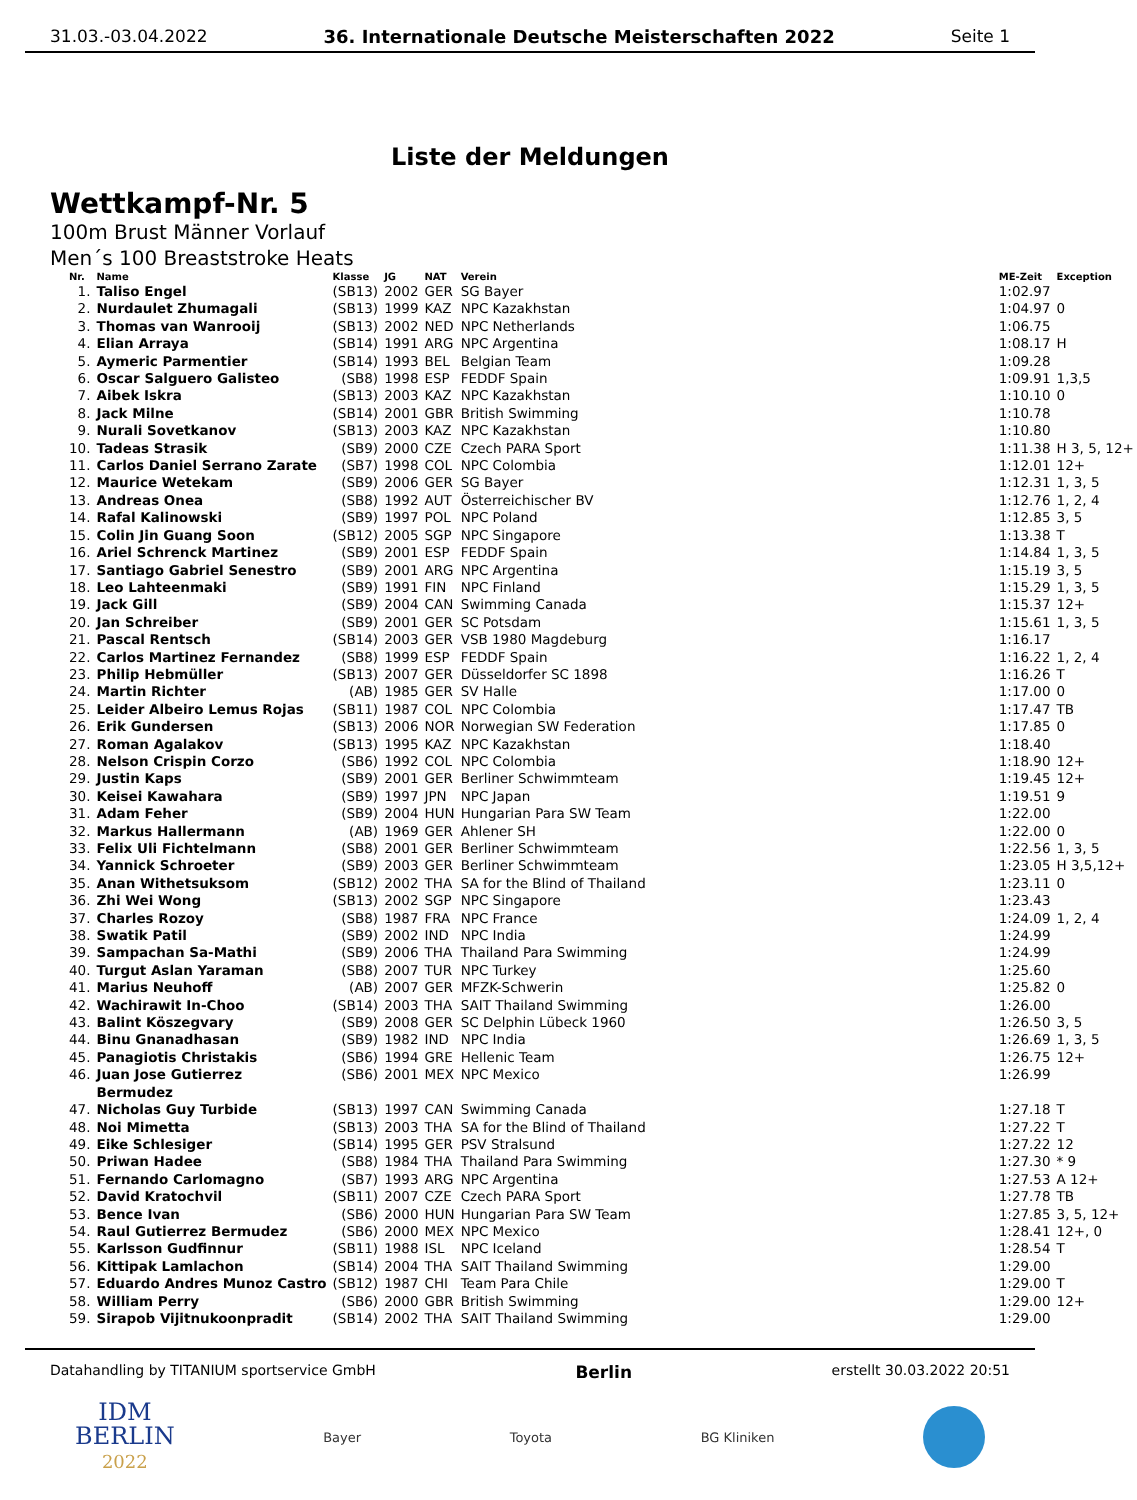31.03.-03.04.2022 36. Internationale Deutsche Meisterschaften 2022 Seite 1
Liste der Meldungen
Wettkampf-Nr. 5
100m Brust Männer Vorlauf
Men´s 100 Breaststroke Heats
| Nr. | Name | Klasse | JG | NAT | Verein | ME-Zeit | Exception |
| --- | --- | --- | --- | --- | --- | --- | --- |
| 1. | Taliso Engel | (SB13) | 2002 | GER | SG Bayer | 1:02.97 | |
| 2. | Nurdaulet Zhumagali | (SB13) | 1999 | KAZ | NPC Kazakhstan | 1:04.97 | 0 |
| 3. | Thomas van Wanrooij | (SB13) | 2002 | NED | NPC Netherlands | 1:06.75 | |
| 4. | Elian Arraya | (SB14) | 1991 | ARG | NPC Argentina | 1:08.17 | H |
| 5. | Aymeric Parmentier | (SB14) | 1993 | BEL | Belgian Team | 1:09.28 | |
| 6. | Oscar Salguero Galisteo | (SB8) | 1998 | ESP | FEDDF Spain | 1:09.91 | 1,3,5 |
| 7. | Aibek Iskra | (SB13) | 2003 | KAZ | NPC Kazakhstan | 1:10.10 | 0 |
| 8. | Jack Milne | (SB14) | 2001 | GBR | British Swimming | 1:10.78 | |
| 9. | Nurali Sovetkanov | (SB13) | 2003 | KAZ | NPC Kazakhstan | 1:10.80 | |
| 10. | Tadeas Strasik | (SB9) | 2000 | CZE | Czech PARA Sport | 1:11.38 | H 3, 5, 12+ |
| 11. | Carlos Daniel Serrano Zarate | (SB7) | 1998 | COL | NPC Colombia | 1:12.01 | 12+ |
| 12. | Maurice Wetekam | (SB9) | 2006 | GER | SG Bayer | 1:12.31 | 1, 3, 5 |
| 13. | Andreas Onea | (SB8) | 1992 | AUT | Österreichischer BV | 1:12.76 | 1, 2, 4 |
| 14. | Rafal Kalinowski | (SB9) | 1997 | POL | NPC Poland | 1:12.85 | 3, 5 |
| 15. | Colin Jin Guang Soon | (SB12) | 2005 | SGP | NPC Singapore | 1:13.38 | T |
| 16. | Ariel Schrenck Martinez | (SB9) | 2001 | ESP | FEDDF Spain | 1:14.84 | 1, 3, 5 |
| 17. | Santiago Gabriel Senestro | (SB9) | 2001 | ARG | NPC Argentina | 1:15.19 | 3, 5 |
| 18. | Leo Lahteenmaki | (SB9) | 1991 | FIN | NPC Finland | 1:15.29 | 1, 3, 5 |
| 19. | Jack Gill | (SB9) | 2004 | CAN | Swimming Canada | 1:15.37 | 12+ |
| 20. | Jan Schreiber | (SB9) | 2001 | GER | SC Potsdam | 1:15.61 | 1, 3, 5 |
| 21. | Pascal Rentsch | (SB14) | 2003 | GER | VSB 1980 Magdeburg | 1:16.17 | |
| 22. | Carlos Martinez Fernandez | (SB8) | 1999 | ESP | FEDDF Spain | 1:16.22 | 1, 2, 4 |
| 23. | Philip Hebmüller | (SB13) | 2007 | GER | Düsseldorfer SC 1898 | 1:16.26 | T |
| 24. | Martin Richter | (AB) | 1985 | GER | SV Halle | 1:17.00 | 0 |
| 25. | Leider Albeiro Lemus Rojas | (SB11) | 1987 | COL | NPC Colombia | 1:17.47 | TB |
| 26. | Erik Gundersen | (SB13) | 2006 | NOR | Norwegian SW Federation | 1:17.85 | 0 |
| 27. | Roman Agalakov | (SB13) | 1995 | KAZ | NPC Kazakhstan | 1:18.40 | |
| 28. | Nelson Crispin Corzo | (SB6) | 1992 | COL | NPC Colombia | 1:18.90 | 12+ |
| 29. | Justin Kaps | (SB9) | 2001 | GER | Berliner Schwimmteam | 1:19.45 | 12+ |
| 30. | Keisei Kawahara | (SB9) | 1997 | JPN | NPC Japan | 1:19.51 | 9 |
| 31. | Adam Feher | (SB9) | 2004 | HUN | Hungarian Para SW Team | 1:22.00 | |
| 32. | Markus Hallermann | (AB) | 1969 | GER | Ahlener SH | 1:22.00 | 0 |
| 33. | Felix Uli Fichtelmann | (SB8) | 2001 | GER | Berliner Schwimmteam | 1:22.56 | 1, 3, 5 |
| 34. | Yannick Schroeter | (SB9) | 2003 | GER | Berliner Schwimmteam | 1:23.05 | H 3,5,12+ |
| 35. | Anan Withetsuksom | (SB12) | 2002 | THA | SA for the Blind of Thailand | 1:23.11 | 0 |
| 36. | Zhi Wei Wong | (SB13) | 2002 | SGP | NPC Singapore | 1:23.43 | |
| 37. | Charles Rozoy | (SB8) | 1987 | FRA | NPC France | 1:24.09 | 1, 2, 4 |
| 38. | Swatik Patil | (SB9) | 2002 | IND | NPC India | 1:24.99 | |
| 39. | Sampachan Sa-Mathi | (SB9) | 2006 | THA | Thailand Para Swimming | 1:24.99 | |
| 40. | Turgut Aslan Yaraman | (SB8) | 2007 | TUR | NPC Turkey | 1:25.60 | |
| 41. | Marius Neuhoff | (AB) | 2007 | GER | MFZK-Schwerin | 1:25.82 | 0 |
| 42. | Wachirawit In-Choo | (SB14) | 2003 | THA | SAIT Thailand Swimming | 1:26.00 | |
| 43. | Balint Köszegvary | (SB9) | 2008 | GER | SC Delphin Lübeck 1960 | 1:26.50 | 3, 5 |
| 44. | Binu Gnanadhasan | (SB9) | 1982 | IND | NPC India | 1:26.69 | 1, 3, 5 |
| 45. | Panagiotis Christakis | (SB6) | 1994 | GRE | Hellenic Team | 1:26.75 | 12+ |
| 46. | Juan Jose Gutierrez Bermudez | (SB6) | 2001 | MEX | NPC Mexico | 1:26.99 | |
| 47. | Nicholas Guy Turbide | (SB13) | 1997 | CAN | Swimming Canada | 1:27.18 | T |
| 48. | Noi Mimetta | (SB13) | 2003 | THA | SA for the Blind of Thailand | 1:27.22 | T |
| 49. | Eike Schlesiger | (SB14) | 1995 | GER | PSV Stralsund | 1:27.22 | 12 |
| 50. | Priwan Hadee | (SB8) | 1984 | THA | Thailand Para Swimming | 1:27.30 | * 9 |
| 51. | Fernando Carlomagno | (SB7) | 1993 | ARG | NPC Argentina | 1:27.53 | A 12+ |
| 52. | David Kratochvil | (SB11) | 2007 | CZE | Czech PARA Sport | 1:27.78 | TB |
| 53. | Bence Ivan | (SB6) | 2000 | HUN | Hungarian Para SW Team | 1:27.85 | 3, 5, 12+ |
| 54. | Raul Gutierrez Bermudez | (SB6) | 2000 | MEX | NPC Mexico | 1:28.41 | 12+, 0 |
| 55. | Karlsson Gudfinnur | (SB11) | 1988 | ISL | NPC Iceland | 1:28.54 | T |
| 56. | Kittipak Lamlachon | (SB14) | 2004 | THA | SAIT Thailand Swimming | 1:29.00 | |
| 57. | Eduardo Andres Munoz Castro | (SB12) | 1987 | CHI | Team Para Chile | 1:29.00 | T |
| 58. | William Perry | (SB6) | 2000 | GBR | British Swimming | 1:29.00 | 12+ |
| 59. | Sirapob Vijitnukoonpradit | (SB14) | 2002 | THA | SAIT Thailand Swimming | 1:29.00 | |
Datahandling by TITANIUM sportservice GmbH Berlin erstellt 30.03.2022 20:51
IDM
BERLIN
2022 Bayer Toyota BG Kliniken